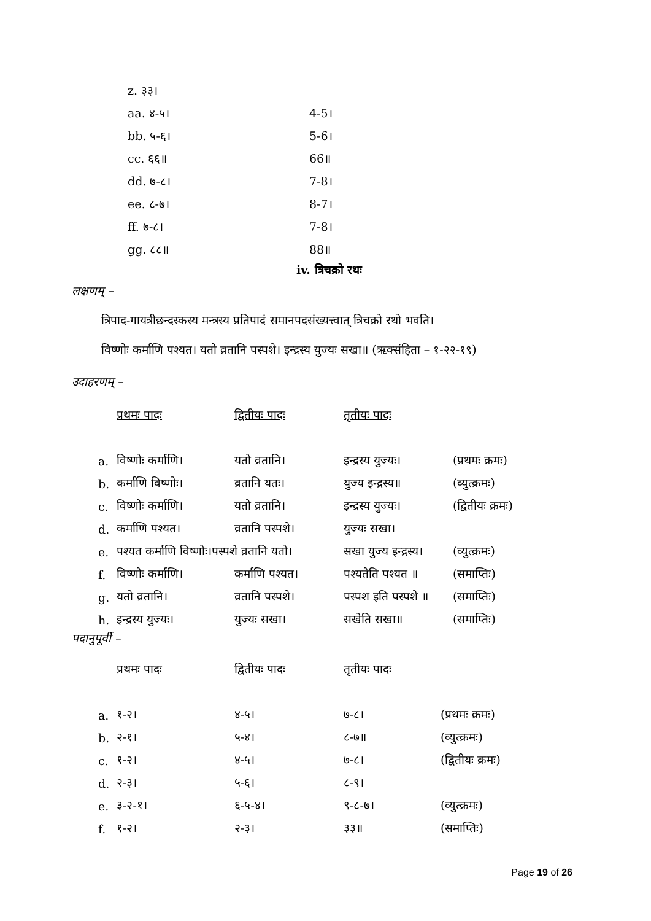| z. ३३। | |
| aa. ४-५। | 4-5। |
| bb. ५-६। | 5-6। |
| cc. ६६॥ | 66॥ |
| dd. ७-८। | 7-8। |
| ee. ८-७। | 8-7। |
| ff. ७-८। | 7-8। |
| gg. ८८॥ | 88॥ |
iv. त्रिचक्रो रथः
लक्षणम् –
त्रिपाद-गायत्रीछन्दस्कस्य मन्त्रस्य प्रतिपादं समानपदसंख्यत्त्वात् त्रिचक्रो रथो भवति।
विष्णोः कर्माणि पश्यत। यतो व्रतानि पस्पशे। इन्द्रस्य युज्यः सखा॥ (ऋक्संहिता – १-२२-१९)
उदाहरणम् –
| | प्रथमः पादः | द्वितीयः पादः | तृतीयः पादः | |
| a. | विष्णोः कर्माणि। | यतो व्रतानि। | इन्द्रस्य युज्यः। | (प्रथमः क्रमः) |
| b. | कर्माणि विष्णोः। | व्रतानि यतः। | युज्य इन्द्रस्य॥ | (व्युत्क्रमः) |
| c. | विष्णोः कर्माणि। | यतो व्रतानि। | इन्द्रस्य युज्यः। | (द्वितीयः क्रमः) |
| d. | कर्माणि पश्यत। | व्रतानि पस्पशे। | युज्यः सखा। | |
| e. | पश्यत कर्माणि विष्णोः।पस्पशे व्रतानि यतो। | | सखा युज्य इन्द्रस्य। | (व्युत्क्रमः) |
| f. | विष्णोः कर्माणि। | कर्माणि पश्यत। | पश्यतेति पश्यत ॥ | (समाप्तिः) |
| g. | यतो व्रतानि। | व्रतानि पस्पशे। | पस्पश इति पस्पशे ॥ | (समाप्तिः) |
| h. | इन्द्रस्य युज्यः। | युज्यः सखा। | सखेति सखा॥ | (समाप्तिः) |
पदानुपूर्वी –
| | प्रथमः पादः | द्वितीयः पादः | तृतीयः पादः | |
| a. | १-२। | ४-५। | ७-८। | (प्रथमः क्रमः) |
| b. | २-१। | ५-४। | ८-७॥ | (व्युत्क्रमः) |
| c. | १-२। | ४-५। | ७-८। | (द्वितीयः क्रमः) |
| d. | २-३। | ५-६। | ८-९। | |
| e. | ३-२-१। | ६-५-४। | ९-८-७। | (व्युत्क्रमः) |
| f. | १-२। | २-३। | ३३॥ | (समाप्तिः) |
Page 19 of 26